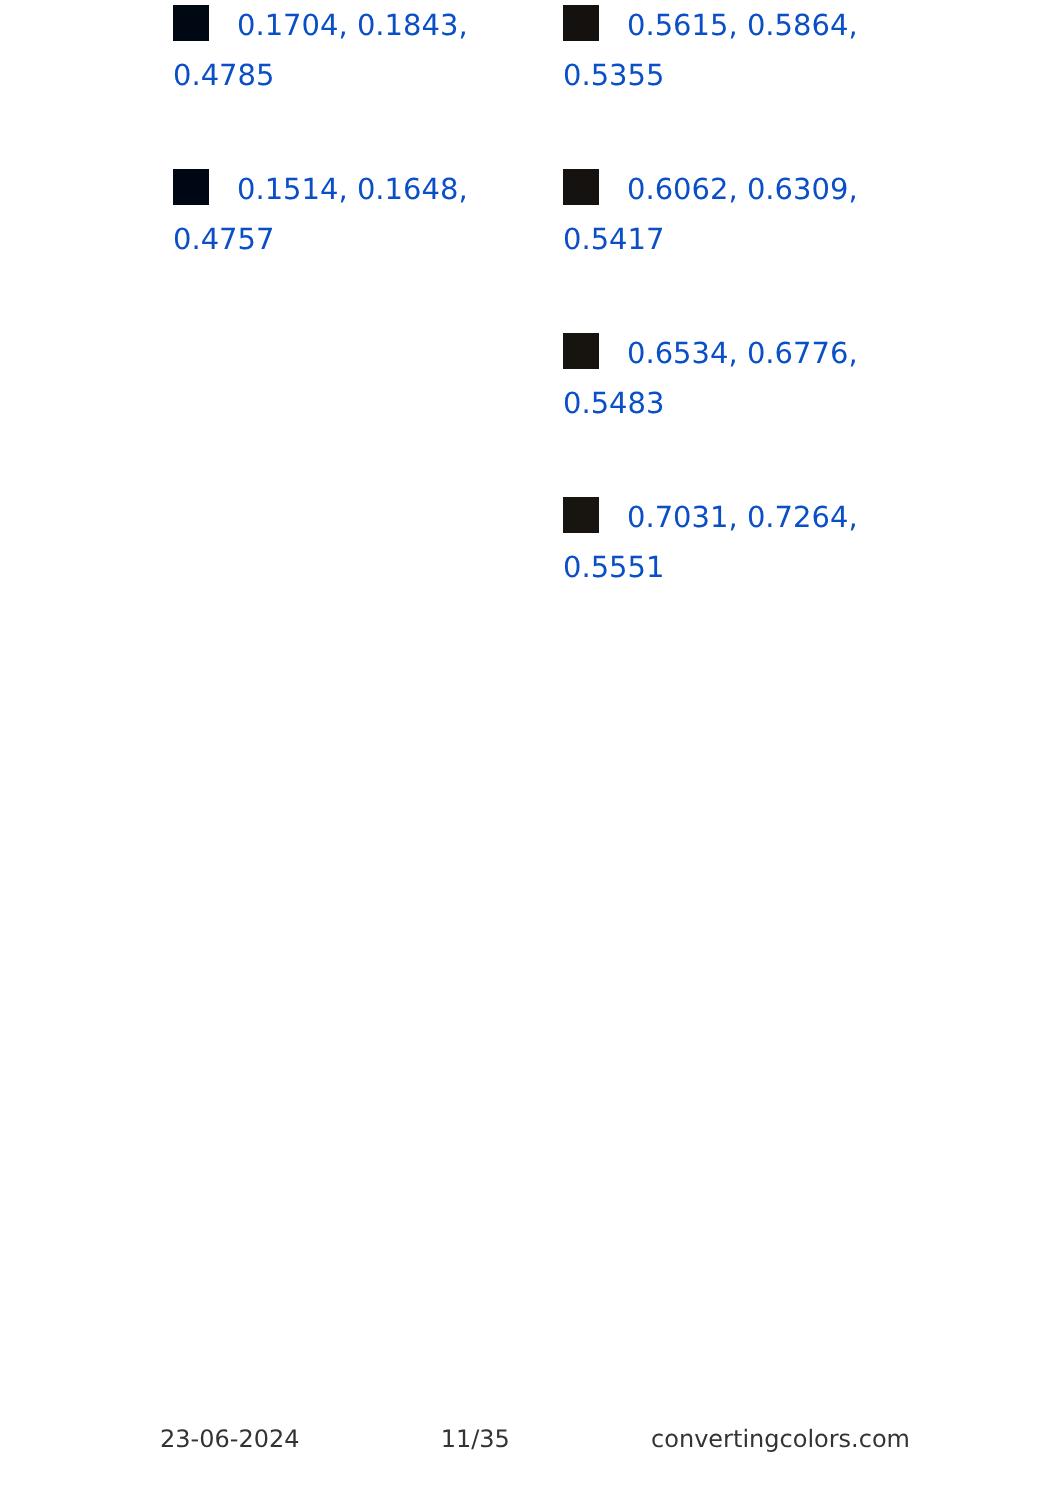0.1704, 0.1843, 0.4785
0.1514, 0.1648, 0.4757
0.5615, 0.5864, 0.5355
0.6062, 0.6309, 0.5417
0.6534, 0.6776, 0.5483
0.7031, 0.7264, 0.5551
23-06-2024 11/35 convertingcolors.com